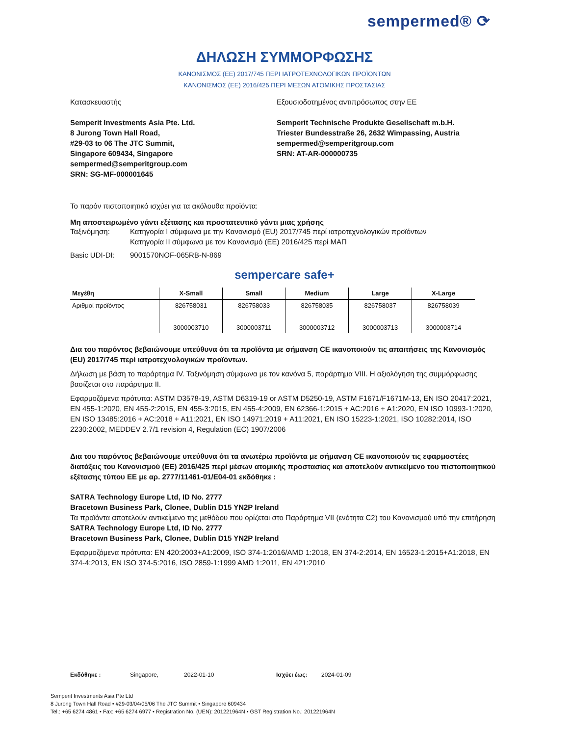sempermed® ⟳
ΔΗΛΩΣΗ ΣΥΜΜΟΡΦΩΣΗΣ
ΚΑΝΟΝΙΣΜΟΣ (ΕΕ) 2017/745 ΠΕΡΙ ΙΑΤΡΟΤΕΧΝΟΛΟΓΙΚΩΝ ΠΡΟΪΟΝΤΩΝ
ΚΑΝΟΝΙΣΜΟΣ (ΕΕ) 2016/425 ΠΕΡΙ ΜΕΣΩΝ ΑΤΟΜΙΚΗΣ ΠΡΟΣΤΑΣΙΑΣ
Κατασκευαστής
Semperit Investments Asia Pte. Ltd.
8 Jurong Town Hall Road,
#29-03 to 06 The JTC Summit,
Singapore 609434, Singapore
sempermed@semperitgroup.com
SRN: SG-MF-000001645
Εξουσιοδοτημένος αντιπρόσωπος στην ΕΕ
Semperit Technische Produkte Gesellschaft m.b.H.
Triester Bundesstraße 26, 2632 Wimpassing, Austria
sempermed@semperitgroup.com
SRN: AT-AR-000000735
Το παρόν πιστοποιητικό ισχύει για τα ακόλουθα προϊόντα:
Μη αποστειρωμένο γάντι εξέτασης και προστατευτικό γάντι μιας χρήσης
Ταξινόμηση: Κατηγορία I σύμφωνα με την Κανονισμό (EU) 2017/745 περί ιατροτεχνολογικών προϊόντων
Κατηγορία II σύμφωνα με τον Κανονισμό (ΕΕ) 2016/425 περί ΜΑΠ
Basic UDI-DI: 9001570NOF-065RB-N-869
sempercare safe+
| Μεγέθη | X-Small | Small | Medium | Large | X-Large |
| --- | --- | --- | --- | --- | --- |
| Αριθμοί προϊόντος | 826758031 3000003710 | 826758033 3000003711 | 826758035 3000003712 | 826758037 3000003713 | 826758039 3000003714 |
Δια του παρόντος βεβαιώνουμε υπεύθυνα ότι τα προϊόντα με σήμανση CE ικανοποιούν τις απαιτήσεις της Κανονισμός (EU) 2017/745 περί ιατροτεχνολογικών προϊόντων.
Δήλωση με βάση το παράρτημα IV. Ταξινόμηση σύμφωνα με τον κανόνα 5, παράρτημα VIII. Η αξιολόγηση της συμμόρφωσης βασίζεται στο παράρτημα II.
Εφαρμοζόμενα πρότυπα: ASTM D3578-19, ASTM D6319-19 or ASTM D5250-19, ASTM F1671/F1671M-13, EN ISO 20417:2021, EN 455-1:2020, EN 455-2:2015, EN 455-3:2015, EN 455-4:2009, EN 62366-1:2015 + AC:2016 + A1:2020, EN ISO 10993-1:2020, EN ISO 13485:2016 + AC:2018 + A11:2021, EN ISO 14971:2019 + A11:2021, EN ISO 15223-1:2021, ISO 10282:2014, ISO 2230:2002, MEDDEV 2.7/1 revision 4, Regulation (EC) 1907/2006
Δια του παρόντος βεβαιώνουμε υπεύθυνα ότι τα ανωτέρω προϊόντα με σήμανση CE ικανοποιούν τις εφαρμοστέες διατάξεις του Κανονισμού (ΕΕ) 2016/425 περί μέσων ατομικής προστασίας και αποτελούν αντικείμενο του πιστοποιητικού εξέτασης τύπου ΕΕ με αρ. 2777/11461-01/E04-01 εκδόθηκε :
SATRA Technology Europe Ltd, ID No. 2777
Bracetown Business Park, Clonee, Dublin D15 YN2P Ireland
Τα προϊόντα αποτελούν αντικείμενο της μεθόδου που ορίζεται στο Παράρτημα VII (ενότητα C2) του Κανονισμού υπό την επιτήρηση
SATRA Technology Europe Ltd, ID No. 2777
Bracetown Business Park, Clonee, Dublin D15 YN2P Ireland
Εφαρμοζόμενα πρότυπα: EN 420:2003+A1:2009, ISO 374-1:2016/AMD 1:2018, EN 374-2:2014, EN 16523-1:2015+A1:2018, EN 374-4:2013, EN ISO 374-5:2016, ISO 2859-1:1999 AMD 1:2011, EN 421:2010
Εκδόθηκε : Singapore, 2022-01-10 Ισχύει έως: 2024-01-09
Semperit Investments Asia Pte Ltd
8 Jurong Town Hall Road • #29-03/04/05/06 The JTC Summit • Singapore 609434
Tel.: +65 6274 4861 • Fax: +65 6274 6977 • Registration No. (UEN): 201221964N • GST Registration No.: 201221964N